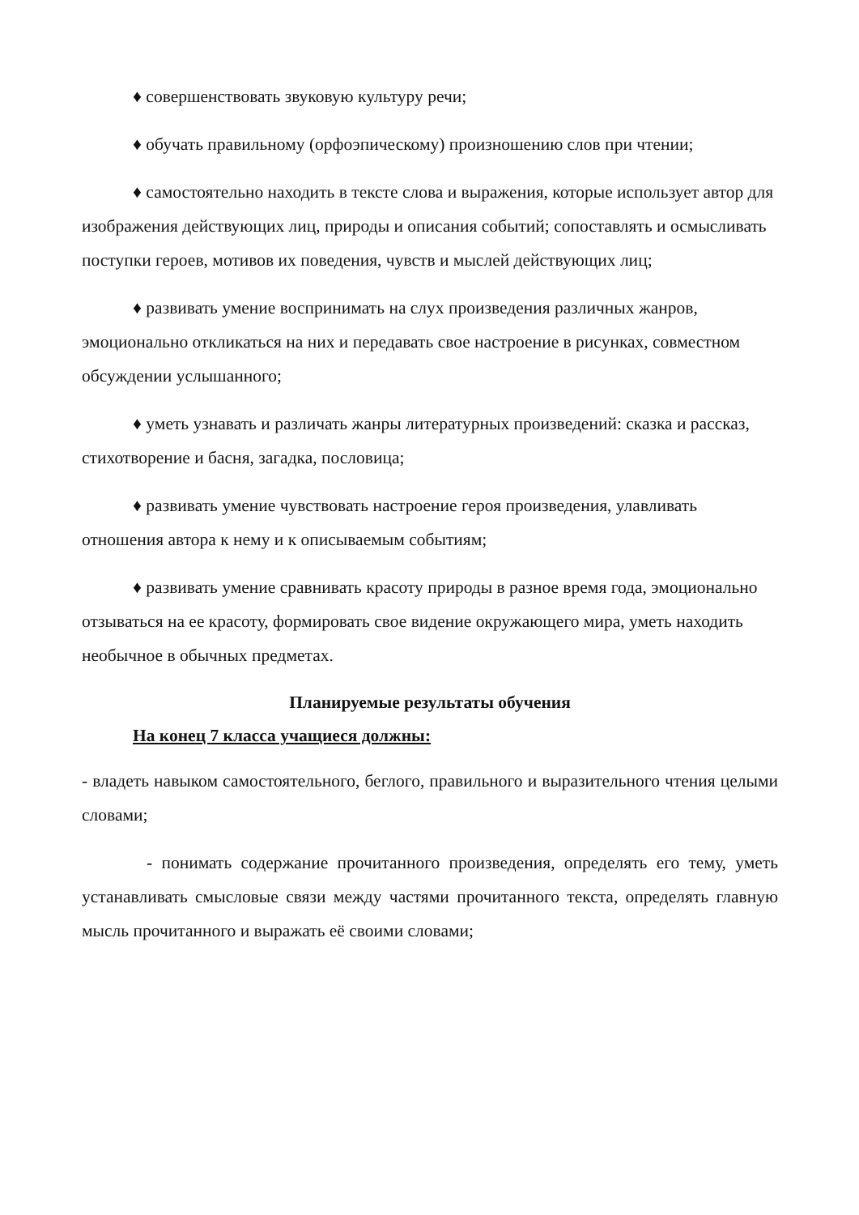♦ совершенствовать звуковую культуру речи;
♦ обучать правильному (орфоэпическому) произношению слов при чтении;
♦ самостоятельно находить в тексте слова и выражения, которые использует автор для изображения действующих лиц, природы и описания событий; сопоставлять и осмысливать поступки героев, мотивов их поведения, чувств и мыслей действующих лиц;
♦ развивать умение воспринимать на слух произведения различных жанров, эмоционально откликаться на них и передавать свое настроение в рисунках, совместном обсуждении услышанного;
♦ уметь узнавать и различать жанры литературных произведений: сказка и рассказ, стихотворение и басня, загадка, пословица;
♦ развивать умение чувствовать настроение героя произведения, улавливать отношения автора к нему и к описываемым событиям;
♦ развивать умение сравнивать красоту природы в разное время года, эмоционально отзываться на ее красоту, формировать свое видение окружающего мира, уметь находить необычное в обычных предметах.
Планируемые результаты обучения
На конец 7 класса учащиеся должны:
- владеть навыком самостоятельного, беглого, правильного и выразительного чтения целыми словами;
- понимать содержание прочитанного произведения, определять его тему, уметь устанавливать смысловые связи между частями прочитанного текста, определять главную мысль прочитанного и выражать её своими словами;